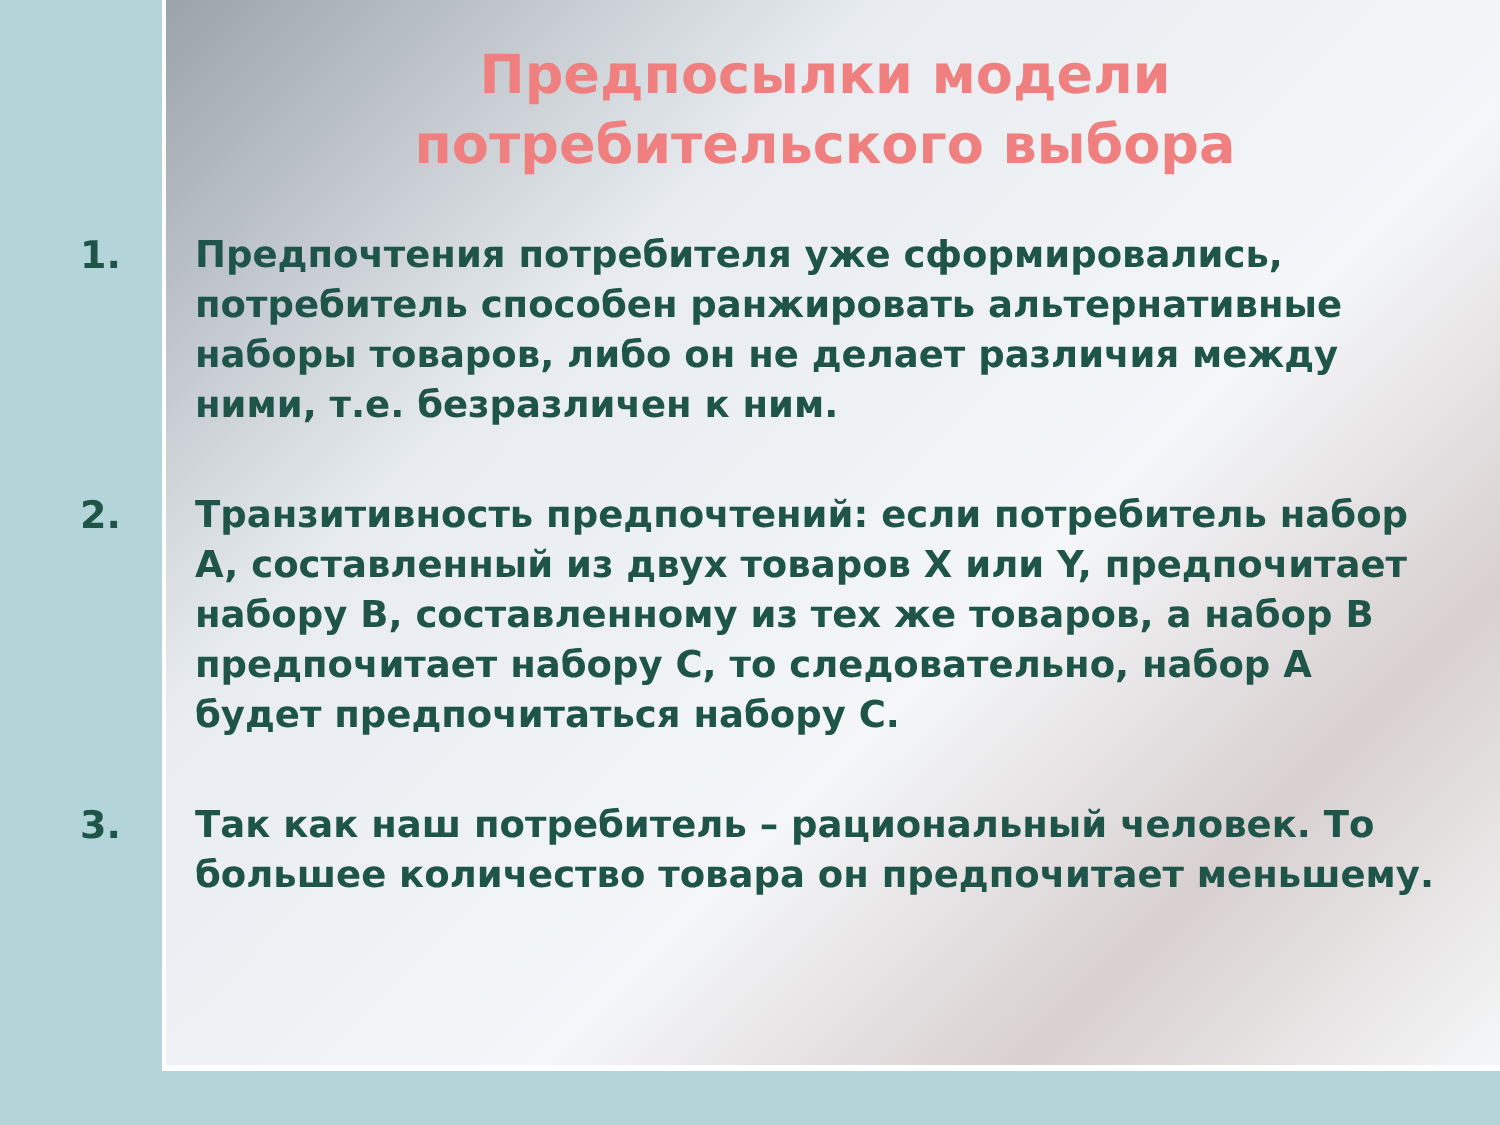Предпосылки модели потребительского выбора
1. Предпочтения потребителя уже сформировались, потребитель способен ранжировать альтернативные наборы товаров, либо он не делает различия между ними, т.е. безразличен к ним.
2. Транзитивность предпочтений: если потребитель набор A, составленный из двух товаров X или Y, предпочитает набору B, составленному из тех же товаров, а набор B предпочитает набору C, то следовательно, набор A будет предпочитаться набору C.
3. Так как наш потребитель – рациональный человек. То большее количество товара он предпочитает меньшему.